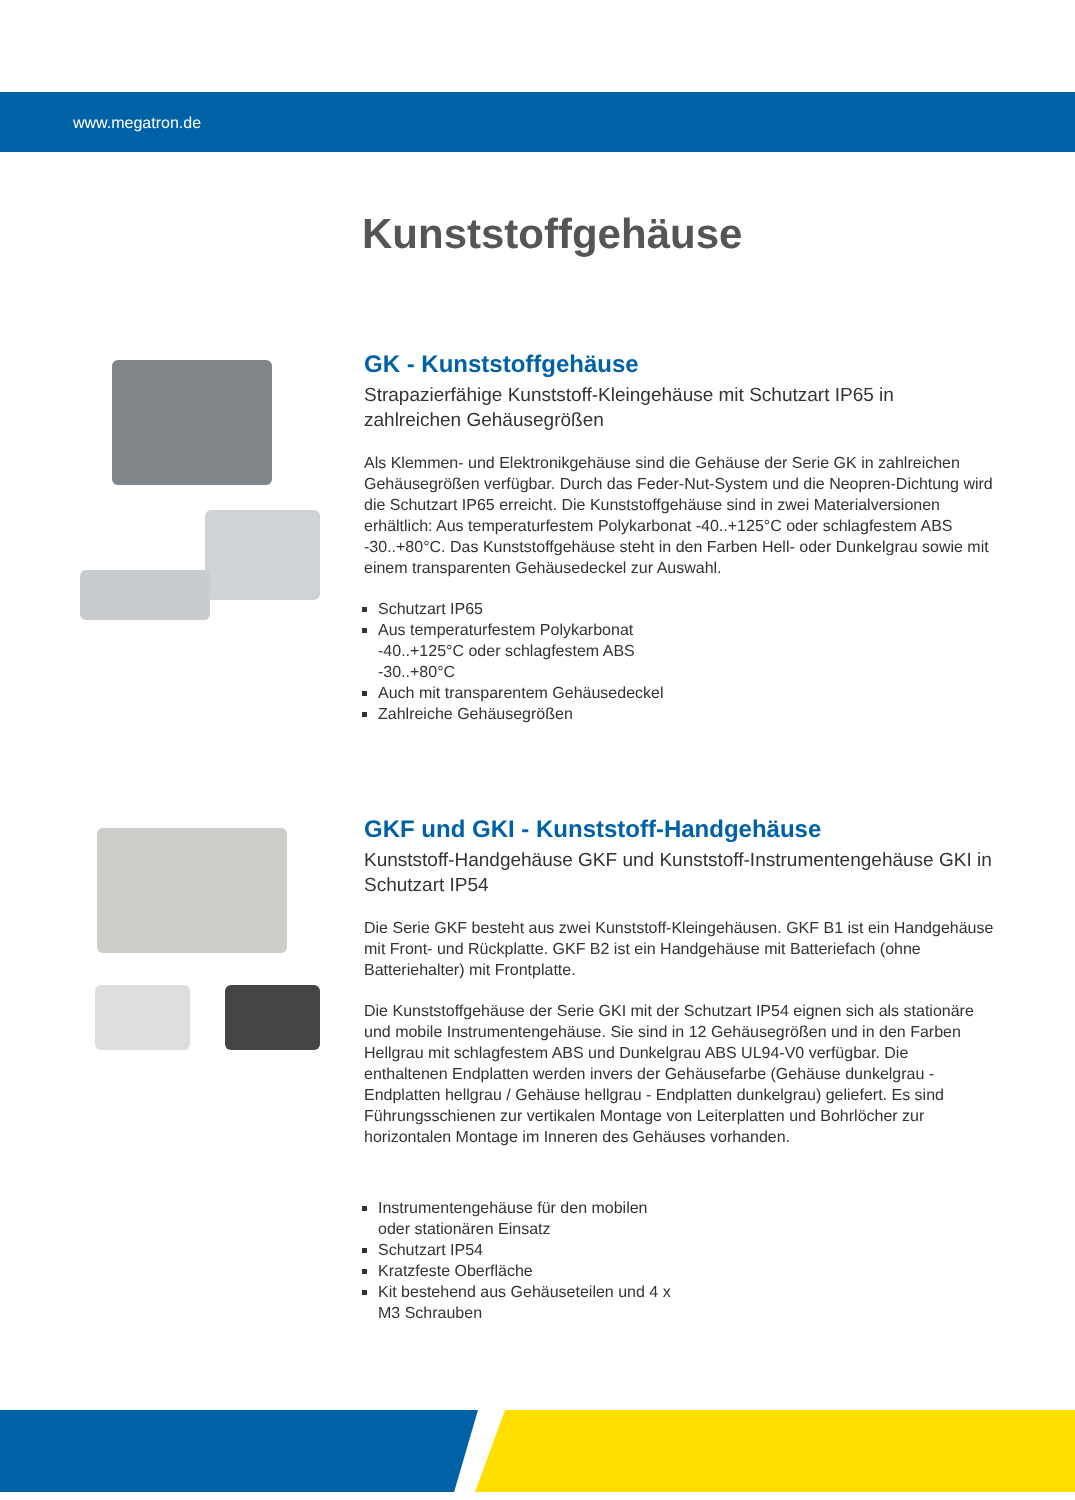www.megatron.de
Kunststoffgehäuse
GK - Kunststoffgehäuse
Strapazierfähige Kunststoff-Kleingehäuse mit Schutzart IP65 in zahlreichen Gehäusegrößen
Als Klemmen- und Elektronikgehäuse sind die Gehäuse der Serie GK in zahlreichen Gehäusegrößen verfügbar. Durch das Feder-Nut-System und die Neopren-Dichtung wird die Schutzart IP65 erreicht. Die Kunststoffgehäuse sind in zwei Materialversionen erhältlich: Aus temperaturfestem Polykarbonat -40..+125°C oder schlagfestem ABS -30..+80°C. Das Kunststoffgehäuse steht in den Farben Hell- oder Dunkelgrau sowie mit einem transparenten Gehäusedeckel zur Auswahl.
Schutzart IP65
Aus temperaturfestem Polykarbonat -40..+125°C oder schlagfestem ABS -30..+80°C
Auch mit transparentem Gehäusedeckel
Zahlreiche Gehäusegrößen
GKF und GKI - Kunststoff-Handgehäuse
Kunststoff-Handgehäuse GKF und Kunststoff-Instrumentengehäuse GKI in Schutzart IP54
Die Serie GKF besteht aus zwei Kunststoff-Kleingehäusen. GKF B1 ist ein Handgehäuse mit Front- und Rückplatte. GKF B2 ist ein Handgehäuse mit Batteriefach (ohne Batteriehalter) mit Frontplatte.
Die Kunststoffgehäuse der Serie GKI mit der Schutzart IP54 eignen sich als stationäre und mobile Instrumentengehäuse. Sie sind in 12 Gehäusegrößen und in den Farben Hellgrau mit schlagfestem ABS und Dunkelgrau ABS UL94-V0 verfügbar. Die enthaltenen Endplatten werden invers der Gehäusefarbe (Gehäuse dunkelgrau - Endplatten hellgrau / Gehäuse hellgrau - Endplatten dunkelgrau) geliefert. Es sind Führungsschienen zur vertikalen Montage von Leiterplatten und Bohrlöcher zur horizontalen Montage im Inneren des Gehäuses vorhanden.
Instrumentengehäuse für den mobilen oder stationären Einsatz
Schutzart IP54
Kratzfeste Oberfläche
Kit bestehend aus Gehäuseteilen und 4 x M3 Schrauben